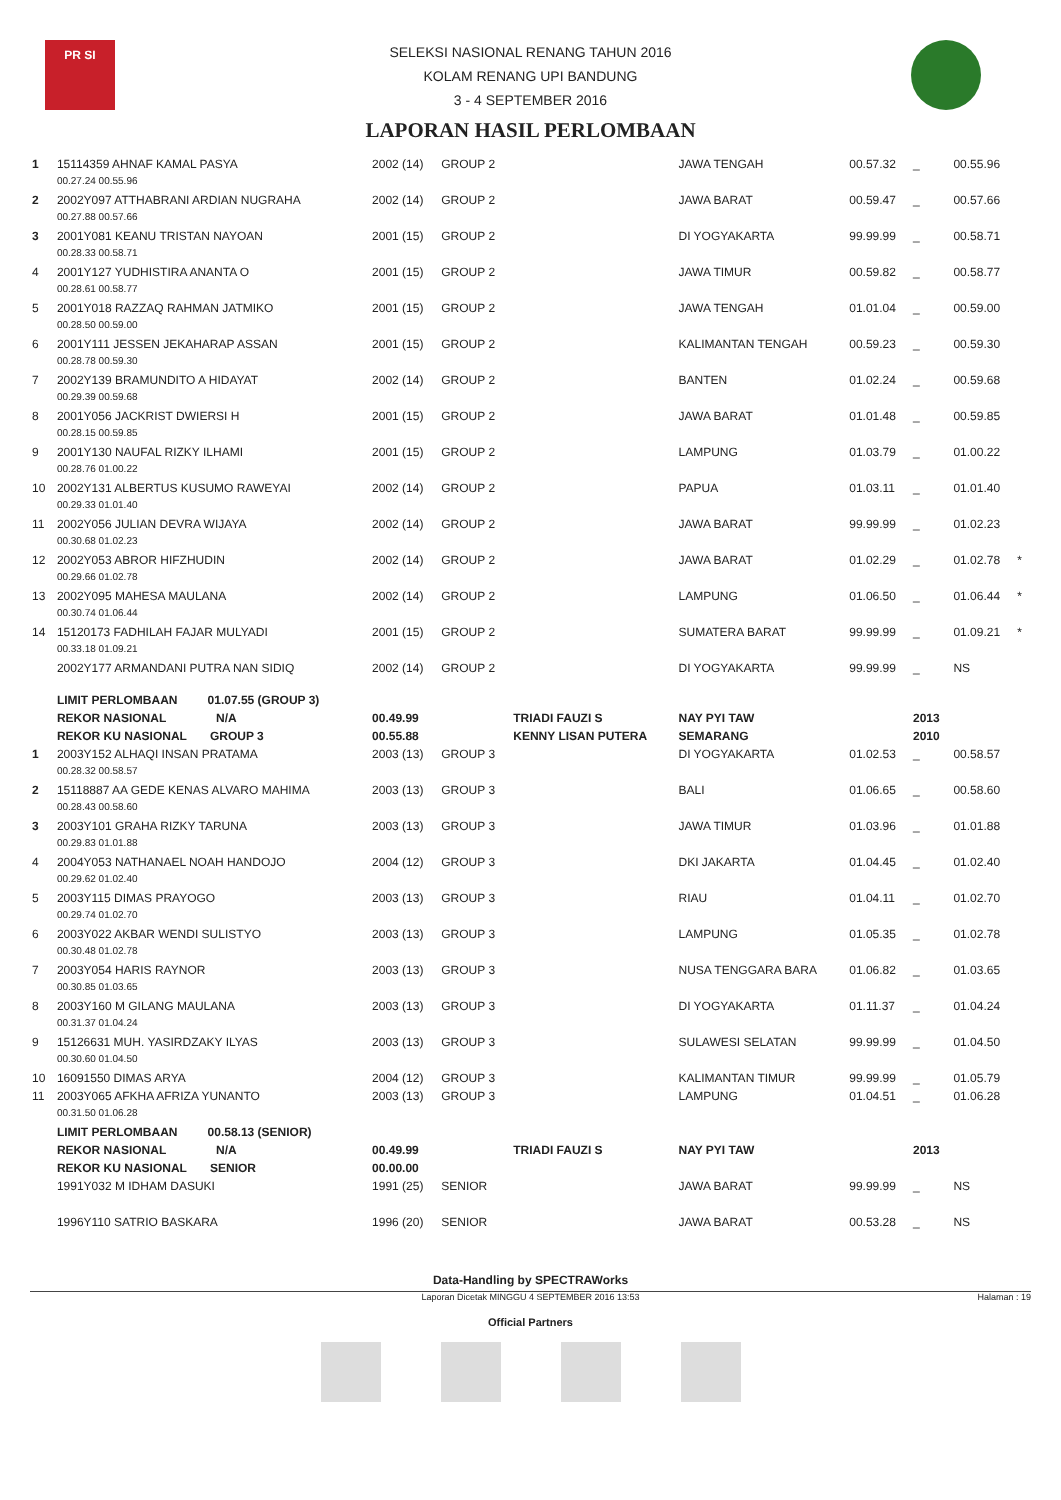PR SI
SELEKSI NASIONAL RENANG TAHUN 2016
KOLAM RENANG UPI BANDUNG
3 - 4 SEPTEMBER 2016
LAPORAN HASIL PERLOMBAAN
| 1 | 15114359 AHNAF KAMAL PASYA | 2002 (14) | GROUP 2 | | JAWA TENGAH | 00.57.32 | _ | 00.55.96 | |
| | 00.27.24 00.55.96 | | | | | | | | |
| 2 | 2002Y097 ATTHABRANI ARDIAN NUGRAHA | 2002 (14) | GROUP 2 | | JAWA BARAT | 00.59.47 | _ | 00.57.66 | |
| | 00.27.88 00.57.66 | | | | | | | | |
| 3 | 2001Y081 KEANU TRISTAN NAYOAN | 2001 (15) | GROUP 2 | | DI YOGYAKARTA | 99.99.99 | _ | 00.58.71 | |
| | 00.28.33 00.58.71 | | | | | | | | |
| 4 | 2001Y127 YUDHISTIRA ANANTA O | 2001 (15) | GROUP 2 | | JAWA TIMUR | 00.59.82 | _ | 00.58.77 | |
| | 00.28.61 00.58.77 | | | | | | | | |
| 5 | 2001Y018 RAZZAQ RAHMAN JATMIKO | 2001 (15) | GROUP 2 | | JAWA TENGAH | 01.01.04 | _ | 00.59.00 | |
| | 00.28.50 00.59.00 | | | | | | | | |
| 6 | 2001Y111 JESSEN JEKAHARAP ASSAN | 2001 (15) | GROUP 2 | | KALIMANTAN TENGAH | 00.59.23 | _ | 00.59.30 | |
| | 00.28.78 00.59.30 | | | | | | | | |
| 7 | 2002Y139 BRAMUNDITO A HIDAYAT | 2002 (14) | GROUP 2 | | BANTEN | 01.02.24 | _ | 00.59.68 | |
| | 00.29.39 00.59.68 | | | | | | | | |
| 8 | 2001Y056 JACKRIST DWIERSI H | 2001 (15) | GROUP 2 | | JAWA BARAT | 01.01.48 | _ | 00.59.85 | |
| | 00.28.15 00.59.85 | | | | | | | | |
| 9 | 2001Y130 NAUFAL RIZKY ILHAMI | 2001 (15) | GROUP 2 | | LAMPUNG | 01.03.79 | _ | 01.00.22 | |
| | 00.28.76 01.00.22 | | | | | | | | |
| 10 | 2002Y131 ALBERTUS KUSUMO RAWEYAI | 2002 (14) | GROUP 2 | | PAPUA | 01.03.11 | _ | 01.01.40 | |
| | 00.29.33 01.01.40 | | | | | | | | |
| 11 | 2002Y056 JULIAN DEVRA WIJAYA | 2002 (14) | GROUP 2 | | JAWA BARAT | 99.99.99 | _ | 01.02.23 | |
| | 00.30.68 01.02.23 | | | | | | | | |
| 12 | 2002Y053 ABROR HIFZHUDIN | 2002 (14) | GROUP 2 | | JAWA BARAT | 01.02.29 | _ | 01.02.78 | * |
| | 00.29.66 01.02.78 | | | | | | | | |
| 13 | 2002Y095 MAHESA MAULANA | 2002 (14) | GROUP 2 | | LAMPUNG | 01.06.50 | _ | 01.06.44 | * |
| | 00.30.74 01.06.44 | | | | | | | | |
| 14 | 15120173 FADHILAH FAJAR MULYADI | 2001 (15) | GROUP 2 | | SUMATERA BARAT | 99.99.99 | _ | 01.09.21 | * |
| | 00.33.18 01.09.21 | | | | | | | | |
| | 2002Y177 ARMANDANI PUTRA NAN SIDIQ | 2002 (14) | GROUP 2 | | DI YOGYAKARTA | 99.99.99 | _ | NS | |
| | LIMIT PERLOMBAAN 01.07.55 (GROUP 3) | | | | | | | | |
| | REKOR NASIONAL N/A | 00.49.99 | | TRIADI FAUZI S | NAY PYI TAW | | 2013 | | |
| | REKOR KU NASIONAL GROUP 3 | 00.55.88 | | KENNY LISAN PUTERA | SEMARANG | | 2010 | | |
| 1 | 2003Y152 ALHAQI INSAN PRATAMA | 2003 (13) | GROUP 3 | | DI YOGYAKARTA | 01.02.53 | _ | 00.58.57 | |
| | 00.28.32 00.58.57 | | | | | | | | |
| 2 | 15118887 AA GEDE KENAS ALVARO MAHIMA | 2003 (13) | GROUP 3 | | BALI | 01.06.65 | _ | 00.58.60 | |
| | 00.28.43 00.58.60 | | | | | | | | |
| 3 | 2003Y101 GRAHA RIZKY TARUNA | 2003 (13) | GROUP 3 | | JAWA TIMUR | 01.03.96 | _ | 01.01.88 | |
| | 00.29.83 01.01.88 | | | | | | | | |
| 4 | 2004Y053 NATHANAEL NOAH HANDOJO | 2004 (12) | GROUP 3 | | DKI JAKARTA | 01.04.45 | _ | 01.02.40 | |
| | 00.29.62 01.02.40 | | | | | | | | |
| 5 | 2003Y115 DIMAS PRAYOGO | 2003 (13) | GROUP 3 | | RIAU | 01.04.11 | _ | 01.02.70 | |
| | 00.29.74 01.02.70 | | | | | | | | |
| 6 | 2003Y022 AKBAR WENDI SULISTYO | 2003 (13) | GROUP 3 | | LAMPUNG | 01.05.35 | _ | 01.02.78 | |
| | 00.30.48 01.02.78 | | | | | | | | |
| 7 | 2003Y054 HARIS RAYNOR | 2003 (13) | GROUP 3 | | NUSA TENGGARA BARA | 01.06.82 | _ | 01.03.65 | |
| | 00.30.85 01.03.65 | | | | | | | | |
| 8 | 2003Y160 M GILANG MAULANA | 2003 (13) | GROUP 3 | | DI YOGYAKARTA | 01.11.37 | _ | 01.04.24 | |
| | 00.31.37 01.04.24 | | | | | | | | |
| 9 | 15126631 MUH. YASIRDZAKY ILYAS | 2003 (13) | GROUP 3 | | SULAWESI SELATAN | 99.99.99 | _ | 01.04.50 | |
| | 00.30.60 01.04.50 | | | | | | | | |
| 10 | 16091550 DIMAS ARYA | 2004 (12) | GROUP 3 | | KALIMANTAN TIMUR | 99.99.99 | _ | 01.05.79 | |
| 11 | 2003Y065 AFKHA AFRIZA YUNANTO | 2003 (13) | GROUP 3 | | LAMPUNG | 01.04.51 | _ | 01.06.28 | |
| | 00.31.50 01.06.28 | | | | | | | | |
| | LIMIT PERLOMBAAN 00.58.13 (SENIOR) | | | | | | | | |
| | REKOR NASIONAL N/A | 00.49.99 | | TRIADI FAUZI S | NAY PYI TAW | | 2013 | | |
| | REKOR KU NASIONAL SENIOR | 00.00.00 | | | | | | | |
| | 1991Y032 M IDHAM DASUKI | 1991 (25) | SENIOR | | JAWA BARAT | 99.99.99 | _ | NS | |
| | 1996Y110 SATRIO BASKARA | 1996 (20) | SENIOR | | JAWA BARAT | 00.53.28 | _ | NS | |
Data-Handling by SPECTRAWorks
Laporan Dicetak MINGGU 4 SEPTEMBER 2016 13:53 Halaman : 19
Official Partners